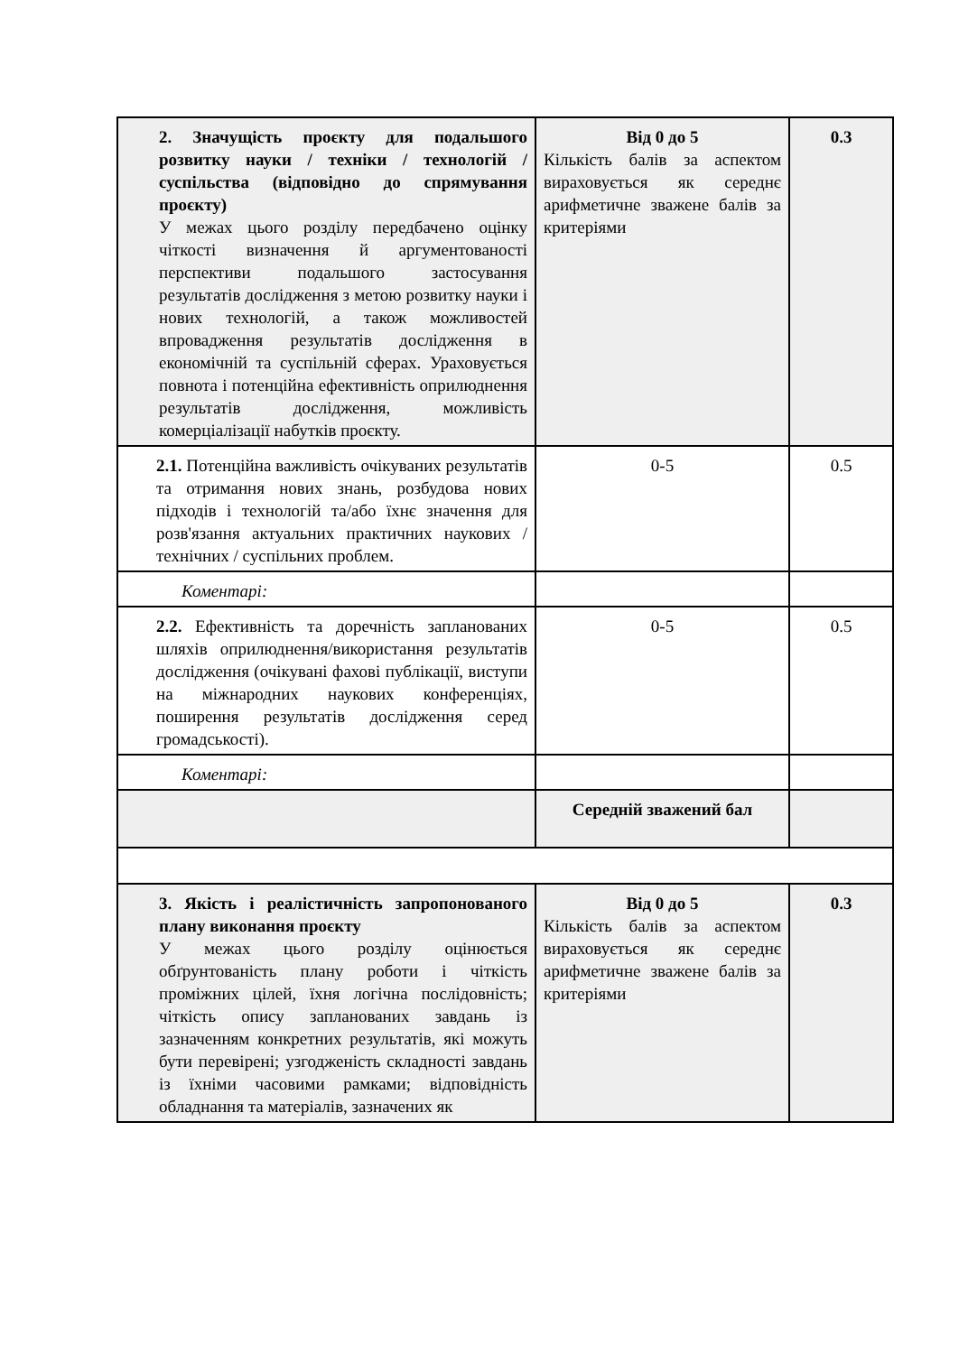| 2. Значущість проєкту для подальшого розвитку науки / техніки / технологій / суспільства (відповідно до спрямування проєкту) У межах цього розділу передбачено оцінку чіткості визначення й аргументованості перспективи подальшого застосування результатів дослідження з метою розвитку науки і нових технологій, а також можливостей впровадження результатів дослідження в економічній та суспільній сферах. Ураховується повнота і потенційна ефективність оприлюднення результатів дослідження, можливість комерціалізації набутків проєкту. | Від 0 до 5 Кількість балів за аспектом вираховується як середнє арифметичне зважене балів за критеріями | 0.3 |
| 2.1. Потенційна важливість очікуваних результатів та отримання нових знань, розбудова нових підходів і технологій та/або їхнє значення для розв'язання актуальних практичних наукових / технічних / суспільних проблем. | 0-5 | 0.5 |
| Коментарі: | | |
| 2.2. Ефективність та доречність запланованих шляхів оприлюднення/використання результатів дослідження (очікувані фахові публікації, виступи на міжнародних наукових конференціях, поширення результатів дослідження серед громадськості). | 0-5 | 0.5 |
| Коментарі: | | |
| | Середній зважений бал | |
| 3. Якість і реалістичність запропонованого плану виконання проєкту У межах цього розділу оцінюється обґрунтованість плану роботи і чіткість проміжних цілей, їхня логічна послідовність; чіткість опису запланованих завдань із зазначенням конкретних результатів, які можуть бути перевірені; узгодженість складності завдань із їхніми часовими рамками; відповідність обладнання та матеріалів, зазначених як | Від 0 до 5 Кількість балів за аспектом вираховується як середнє арифметичне зважене балів за критеріями | 0.3 |